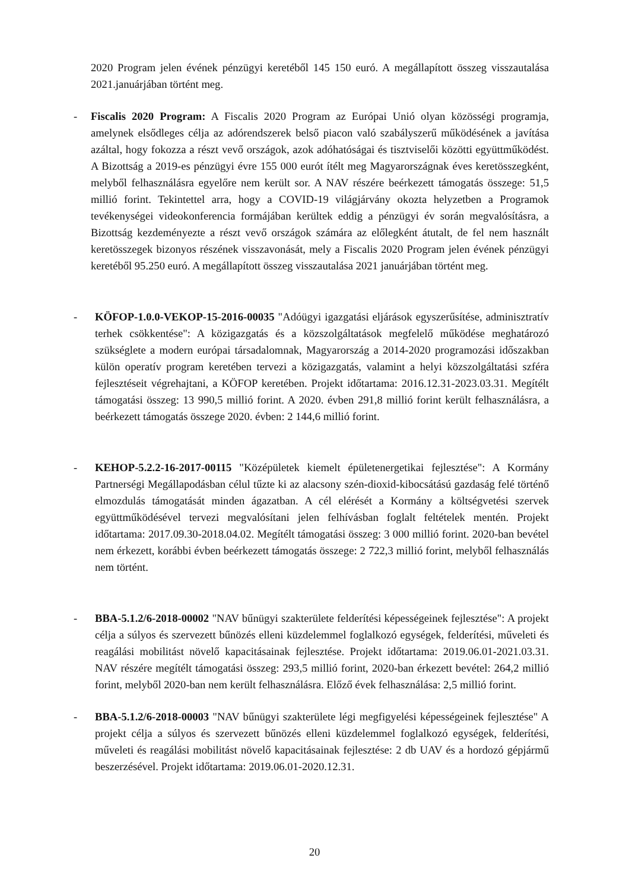2020 Program jelen évének pénzügyi keretéből 145 150 euró. A megállapított összeg visszautalása 2021.januárjában történt meg.
- Fiscalis 2020 Program: A Fiscalis 2020 Program az Európai Unió olyan közösségi programja, amelynek elsődleges célja az adórendszerek belső piacon való szabályszerű működésének a javítása azáltal, hogy fokozza a részt vevő országok, azok adóhatóságai és tisztviselői közötti együttműködést. A Bizottság a 2019-es pénzügyi évre 155 000 eurót ítélt meg Magyarországnak éves keretösszegként, melyből felhasználásra egyelőre nem került sor. A NAV részére beérkezett támogatás összege: 51,5 millió forint. Tekintettel arra, hogy a COVID-19 világjárvány okozta helyzetben a Programok tevékenységei videokonferencia formájában kerültek eddig a pénzügyi év során megvalósításra, a Bizottság kezdeményezte a részt vevő országok számára az előlegként átutalt, de fel nem használt keretösszegek bizonyos részének visszavonását, mely a Fiscalis 2020 Program jelen évének pénzügyi keretéből 95.250 euró. A megállapított összeg visszautalása 2021 januárjában történt meg.
- KÖFOP-1.0.0-VEKOP-15-2016-00035 "Adóügyi igazgatási eljárások egyszerűsítése, adminisztratív terhek csökkentése": A közigazgatás és a közszolgáltatások megfelelő működése meghatározó szükséglete a modern európai társadalomnak, Magyarország a 2014-2020 programozási időszakban külön operatív program keretében tervezi a közigazgatás, valamint a helyi közszolgáltatási szféra fejlesztéseit végrehajtani, a KÖFOP keretében. Projekt időtartama: 2016.12.31-2023.03.31. Megítélt támogatási összeg: 13 990,5 millió forint. A 2020. évben 291,8 millió forint került felhasználásra, a beérkezett támogatás összege 2020. évben: 2 144,6 millió forint.
- KEHOP-5.2.2-16-2017-00115 "Középületek kiemelt épületenergetikai fejlesztése": A Kormány Partnerségi Megállapodásban célul tűzte ki az alacsony szén-dioxid-kibocsátású gazdaság felé történő elmozdulás támogatását minden ágazatban. A cél elérését a Kormány a költségvetési szervek együttműködésével tervezi megvalósítani jelen felhívásban foglalt feltételek mentén. Projekt időtartama: 2017.09.30-2018.04.02. Megítélt támogatási összeg: 3 000 millió forint. 2020-ban bevétel nem érkezett, korábbi évben beérkezett támogatás összege: 2 722,3 millió forint, melyből felhasználás nem történt.
- BBA-5.1.2/6-2018-00002 "NAV bűnügyi szakterülete felderítési képességeinek fejlesztése": A projekt célja a súlyos és szervezett bűnözés elleni küzdelemmel foglalkozó egységek, felderítési, műveleti és reagálási mobilitást növelő kapacitásainak fejlesztése. Projekt időtartama: 2019.06.01-2021.03.31. NAV részére megítélt támogatási összeg: 293,5 millió forint, 2020-ban érkezett bevétel: 264,2 millió forint, melyből 2020-ban nem került felhasználásra. Előző évek felhasználása: 2,5 millió forint.
- BBA-5.1.2/6-2018-00003 "NAV bűnügyi szakterülete légi megfigyelési képességeinek fejlesztése" A projekt célja a súlyos és szervezett bűnözés elleni küzdelemmel foglalkozó egységek, felderítési, műveleti és reagálási mobilitást növelő kapacitásainak fejlesztése: 2 db UAV és a hordozó gépjármű beszerzésével. Projekt időtartama: 2019.06.01-2020.12.31.
20